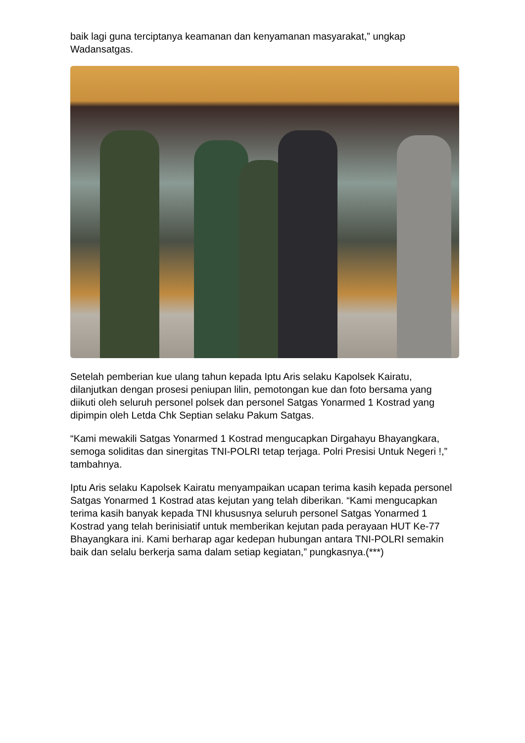baik lagi guna terciptanya keamanan dan kenyamanan masyarakat,” ungkap Wadansatgas.
Setelah pemberian kue ulang tahun kepada Iptu Aris selaku Kapolsek Kairatu, dilanjutkan dengan prosesi peniupan lilin, pemotongan kue dan foto bersama yang diikuti oleh seluruh personel polsek dan personel Satgas Yonarmed 1 Kostrad yang dipimpin oleh Letda Chk Septian selaku Pakum Satgas.
“Kami mewakili Satgas Yonarmed 1 Kostrad mengucapkan Dirgahayu Bhayangkara, semoga soliditas dan sinergitas TNI-POLRI tetap terjaga. Polri Presisi Untuk Negeri !,” tambahnya.
Iptu Aris selaku Kapolsek Kairatu menyampaikan ucapan terima kasih kepada personel Satgas Yonarmed 1 Kostrad atas kejutan yang telah diberikan. “Kami mengucapkan terima kasih banyak kepada TNI khususnya seluruh personel Satgas Yonarmed 1 Kostrad yang telah berinisiatif untuk memberikan kejutan pada perayaan HUT Ke-77 Bhayangkara ini. Kami berharap agar kedepan hubungan antara TNI-POLRI semakin baik dan selalu berkerja sama dalam setiap kegiatan,” pungkasnya.(***)